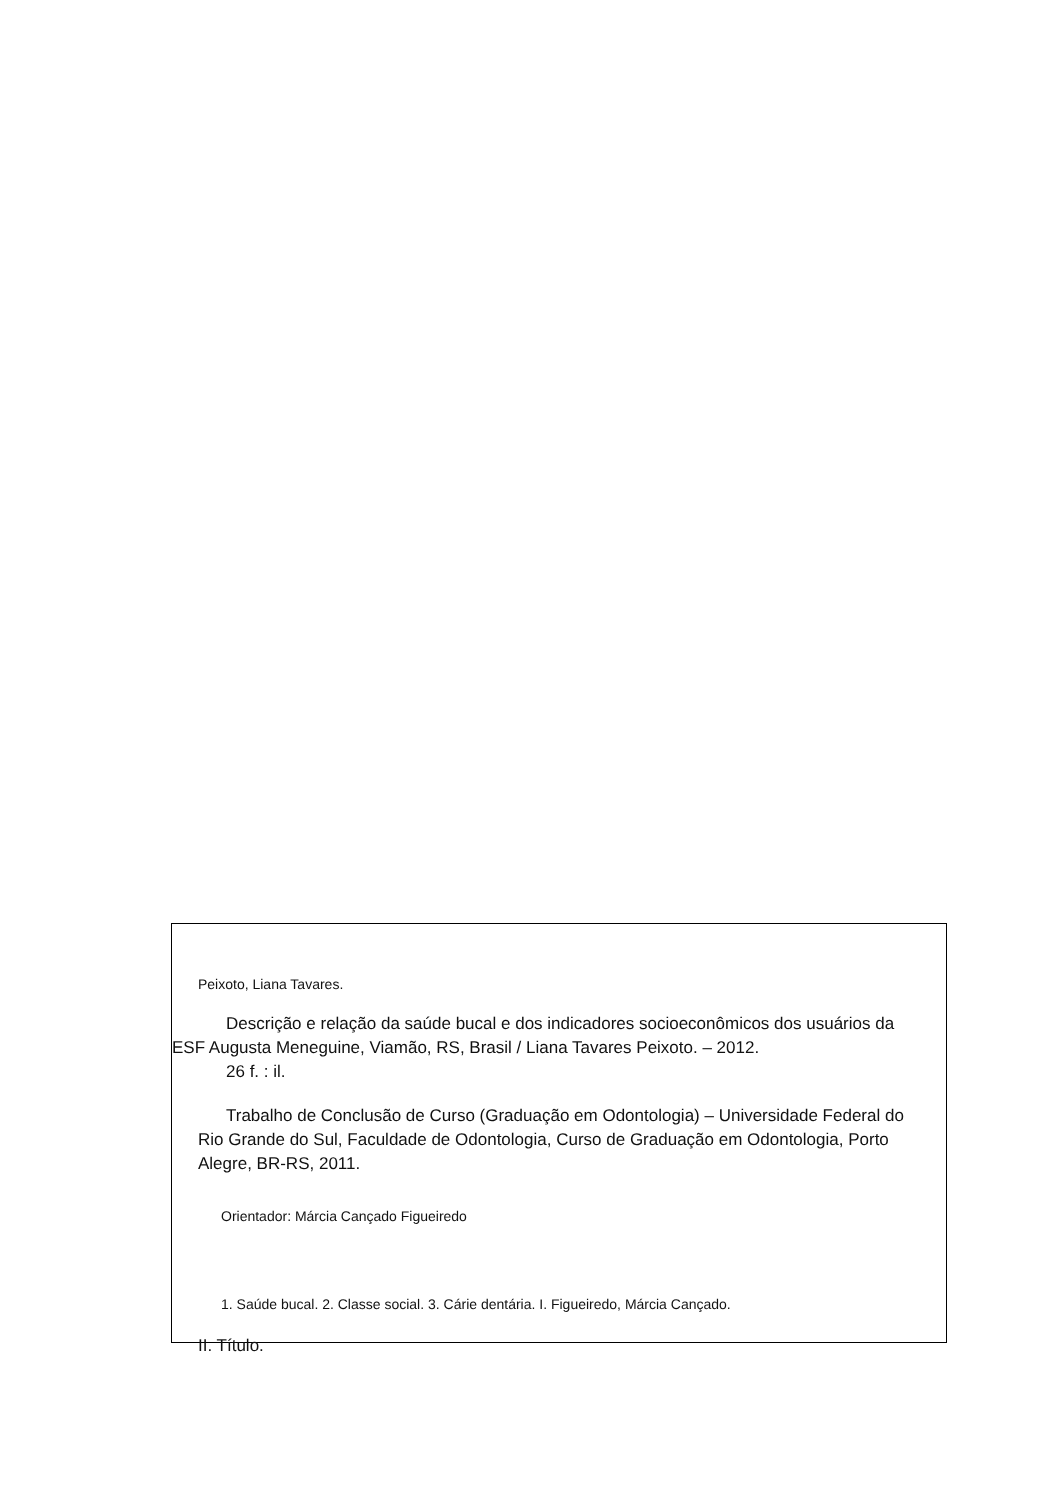Peixoto, Liana Tavares.
Descrição e relação da saúde bucal e dos indicadores socioeconômicos dos usuários da ESF Augusta Meneguine, Viamão, RS, Brasil / Liana Tavares Peixoto. – 2012.
26 f. : il.
Trabalho de Conclusão de Curso (Graduação em Odontologia) – Universidade Federal do Rio Grande do Sul, Faculdade de Odontologia, Curso de Graduação em Odontologia, Porto Alegre, BR-RS, 2011.
Orientador: Márcia Cançado Figueiredo
1. Saúde bucal. 2. Classe social. 3. Cárie dentária. I. Figueiredo, Márcia Cançado.
II. Título.